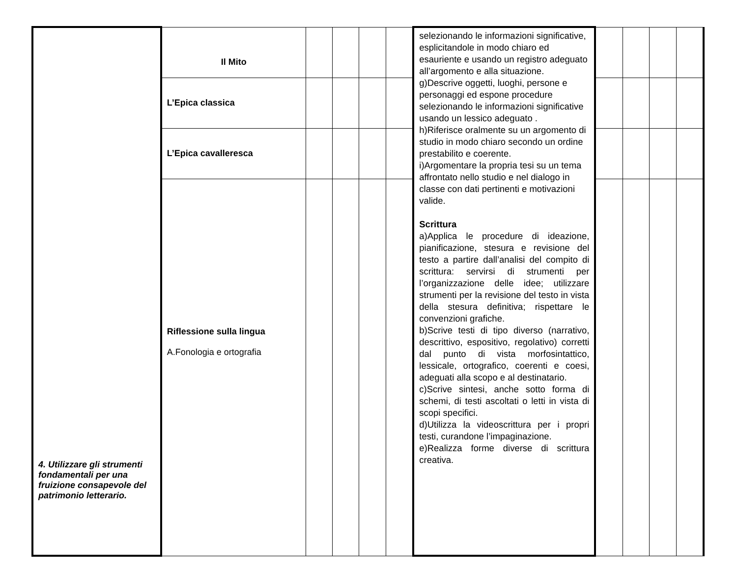| 4. Utilizzare gli strumenti fondamentali per una fruizione consapevole del patrimonio letterario. | Il Mito | | | | | selezionando le informazioni significative, esplicitandole in modo chiaro ed esauriente e usando un registro adeguato all’argomento e alla situazione. g)Descrive oggetti, luoghi, persone e personaggi ed espone procedure selezionando le informazioni significative usando un lessico adeguato . h)Riferisce oralmente su un argomento di studio in modo chiaro secondo un ordine prestabilito e coerente. i)Argomentare la propria tesi su un tema affrontato nello studio e nel dialogo in classe con dati pertinenti e motivazioni valide. Scrittura a)Applica le procedure di ideazione, pianificazione, stesura e revisione del testo a partire dall’analisi del compito di scrittura: servirsi di strumenti per l’organizzazione delle idee; utilizzare strumenti per la revisione del testo in vista della stesura definitiva; rispettare le convenzioni grafiche. b)Scrive testi di tipo diverso (narrativo, descrittivo, espositivo, regolativo) corretti dal punto di vista morfosintattico, lessicale, ortografico, coerenti e coesi, adeguati alla scopo e al destinatario. c)Scrive sintesi, anche sotto forma di schemi, di testi ascoltati o letti in vista di scopi specifici. d)Utilizza la videoscrittura per i propri testi, curandone l’impaginazione. e)Realizza forme diverse di scrittura creativa. | | | | |
| | L’Epica classica | | | | | | | | | |
| | L’Epica cavalleresca | | | | | | | | | |
| | Riflessione sulla lingua A.Fonologia e ortografia | | | | | | | | | |